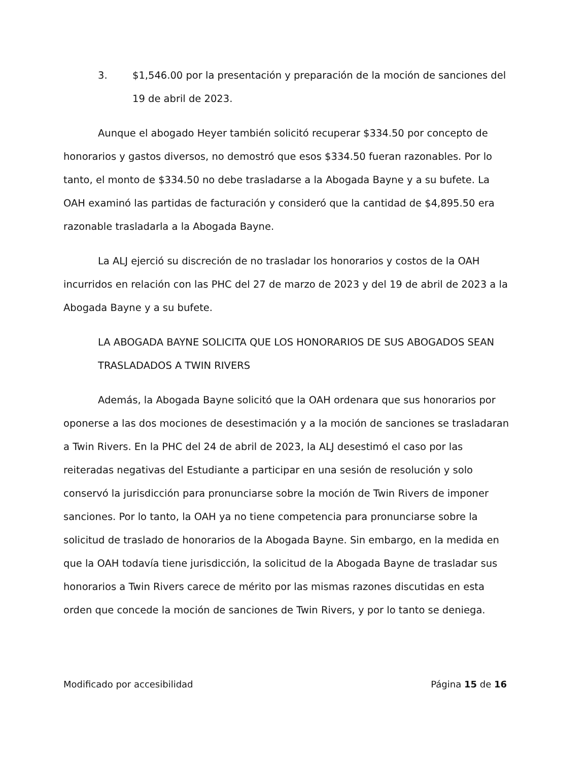3. $1,546.00 por la presentación y preparación de la moción de sanciones del 19 de abril de 2023.
Aunque el abogado Heyer también solicitó recuperar $334.50 por concepto de honorarios y gastos diversos, no demostró que esos $334.50 fueran razonables. Por lo tanto, el monto de $334.50 no debe trasladarse a la Abogada Bayne y a su bufete. La OAH examinó las partidas de facturación y consideró que la cantidad de $4,895.50 era razonable trasladarla a la Abogada Bayne.
La ALJ ejerció su discreción de no trasladar los honorarios y costos de la OAH incurridos en relación con las PHC del 27 de marzo de 2023 y del 19 de abril de 2023 a la Abogada Bayne y a su bufete.
LA ABOGADA BAYNE SOLICITA QUE LOS HONORARIOS DE SUS ABOGADOS SEAN TRASLADADOS A TWIN RIVERS
Además, la Abogada Bayne solicitó que la OAH ordenara que sus honorarios por oponerse a las dos mociones de desestimación y a la moción de sanciones se trasladaran a Twin Rivers. En la PHC del 24 de abril de 2023, la ALJ desestimó el caso por las reiteradas negativas del Estudiante a participar en una sesión de resolución y solo conservó la jurisdicción para pronunciarse sobre la moción de Twin Rivers de imponer sanciones. Por lo tanto, la OAH ya no tiene competencia para pronunciarse sobre la solicitud de traslado de honorarios de la Abogada Bayne. Sin embargo, en la medida en que la OAH todavía tiene jurisdicción, la solicitud de la Abogada Bayne de trasladar sus honorarios a Twin Rivers carece de mérito por las mismas razones discutidas en esta orden que concede la moción de sanciones de Twin Rivers, y por lo tanto se deniega.
Modificado por accesibilidad Página 15 de 16